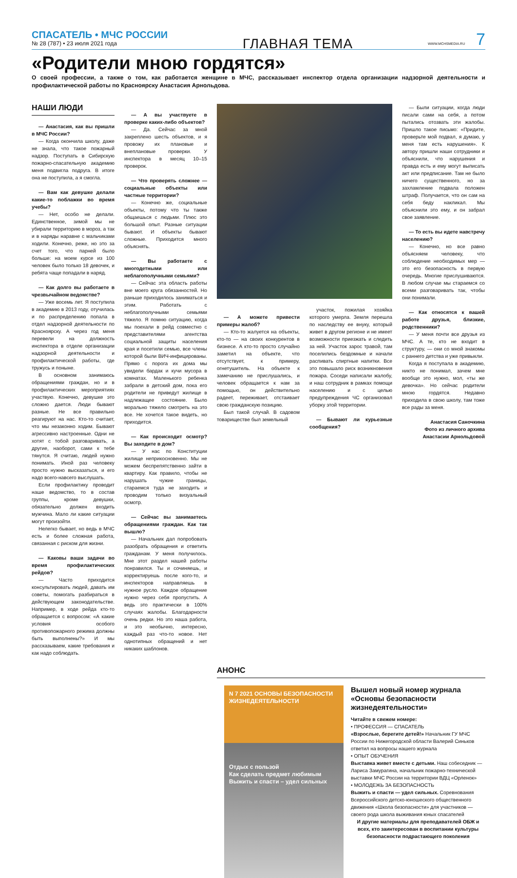СПАСАТЕЛЬ • МЧС РОССИИ
№ 28 (787) • 23 июля 2021 года
ГЛАВНАЯ ТЕМА
WWW.MCHSMEDIA.RU 7
«Родители мною гордятся»
О своей профессии, а также о том, как работается женщине в МЧС, рассказывает инспектор отдела организации надзорной деятельности и профилактической работы по Красноярску Анастасия Арнольдова.
НАШИ ЛЮДИ
— Анастасия, как вы пришли в МЧС России?
— Когда окончила школу, даже не знала, что такое пожарный надзор. Поступать в Сибирскую пожарно-спасательную академию меня подвигла подруга. В итоге она не поступила, а я смогла.
— Вам как девушке делали какие-то поблажки во время учебы?
— Нет, особо не делали. Единственное, зимой мы не убирали территорию в мороз, а так и в наряды наравне с мальчиками ходили. Конечно, реже, но это за счет того, что парней было больше: на моем курсе из 100 человек было только 18 девочек, и ребята чаще попадали в наряд.
— Как долго вы работаете в чрезвычайном ведомстве?
— Уже восемь лет. Я поступила в академию в 2013 году, отучилась и по распределению попала в отдел надзорной деятельности по Красноярску. А через год меня перевели на должность инспектора в отделе организации надзорной деятельности и профилактической работы, где тружусь и поныне.
В основном занимаюсь обращениями граждан, но и в профилактических мероприятиях участвую. Конечно, девушке это сложно дается. Люди бывают разные. Не все правильно реагируют на нас. Кто-то считает, что мы незаконно ходим. Бывают агрессивно настроенные. Одни не хотят с тобой разговаривать, а другие, наоборот, сами к тебе тянутся. Я считаю, людей нужно понимать. Иной раз человеку просто нужно высказаться, и его надо всего-навсего выслушать.
Если профилактику проводит наше ведомство, то в состав группы, кроме девушки, обязательно должен входить мужчина. Мало ли какие ситуации могут произойти.
Нелегко бывает, но ведь в МЧС есть и более сложная работа, связанная с риском для жизни.
— Каковы ваши задачи во время профилактических рейдов?
— Часто приходится консультировать людей, давать им советы, помогать разбираться в действующем законодательстве. Например, в ходе рейда кто-то обращается с вопросом: «А какие условия особого противопожарного режима должны быть выполнены?» И мы рассказываем, какие требования и как надо соблюдать.
— А вы участвуете в проверке каких-либо объектов?
— Да. Сейчас за мной закреплено шесть объектов, и я провожу их плановые и внеплановые проверки. У инспектора в месяц 10–15 проверок.
— Что проверять сложнее — социальные объекты или частные территории?
— Конечно же, социальные объекты, потому что ты также общаешься с людьми. Плюс это большой опыт. Разные ситуации бывают. И объекты бывают сложные. Приходится много объяснять.
— Вы работаете с многодетными или неблагополучными семьями?
— Сейчас эта область работы вне моего круга обязанностей. Но раньше приходилось заниматься и этим. Работать с неблагополучными семьями тяжело. Я помню ситуацию, когда мы поехали в рейд совместно с представителями агентства социальной защиты населения края и посетили семью, все члены которой были ВИЧ-инфицированы. Прямо с порога их дома мы увидели бардак и кучи мусора в комнатах. Маленького ребенка забрали в детский дом, пока его родители не приведут жилище в надлежащее состояние. Было морально тяжело смотреть на это все. Не хочется такое видеть, но приходится.
— Как происходит осмотр? Вы заходите в дом?
— У нас по Конституции жилище неприкосновенно. Мы не можем беспрепятственно зайти в квартиру. Как правило, чтобы не нарушать чужие границы, стараемся туда не заходить и проводим только визуальный осмотр.
— Сейчас вы занимаетесь обращениями граждан. Как так вышло?
— Начальник дал попробовать разобрать обращения и ответить гражданам. У меня получилось. Мне этот раздел нашей работы понравился. Ты и сочиняешь, и корректируешь после кого-то, и инспекторов направляешь в нужное русло. Каждое обращение нужно через себя пропустить. А ведь это практически в 100% случаях жалобы. Благодарности очень редки. Но это наша работа, и это необычно, интересно, каждый раз что-то новое. Нет однотипных обращений и нет никаких шаблонов.
— А можете привести примеры жалоб?
— Кто-то жалуется на объекты, кто-то — на своих конкурентов в бизнесе. А кто-то просто случайно заметил на объекте, что отсутствует, к примеру, огнетушитель. На объекте к замечанию не прислушались, и человек обращается к нам за помощью, он действительно радеет, переживает, отстаивает свою гражданскую позицию.
Был такой случай. В садовом товариществе был земельный
участок, пожилая хозяйка которого умерла. Земля перешла по наследству ее внуку, который живет в другом регионе и не имеет возможности приезжать и следить за ней. Участок зарос травой, там поселились бездомные и начали распивать спиртные напитки. Все это повышало риск возникновения пожара. Соседи написали жалобу, и наш сотрудник в рамках помощи населению и с целью предупреждения ЧС организовал уборку этой территории.
— Бывают ли курьезные сообщения?
— Были ситуации, когда люди писали сами на себя, а потом пытались отозвать эти жалобы. Пришло такое письмо: «Придите, проверьте мой подвал, я думаю, у меня там есть нарушения». К автору пришли наши сотрудники и объяснили, что нарушения и правда есть и ему могут выписать акт или предписание. Там не было ничего существенного, но за захламление подвала положен штраф. Получается, что он сам на себя беду накликал. Мы объяснили это ему, и он забрал свое заявление.
— То есть вы идете навстречу населению?
— Конечно, но все равно объясняем человеку, что соблюдение необходимых мер — это его безопасность в первую очередь. Многие прислушиваются. В любом случае мы стараемся со всеми разговаривать так, чтобы они понимали.
— Как относятся к вашей работе друзья, близкие, родственники?
— У меня почти все друзья из МЧС. А те, кто не входит в структуру, — они со мной знакомы с раннего детства и уже привыкли.
Когда я поступала в академию, никто не понимал, зачем мне вообще это нужно, мол, «ты же девочка». Но сейчас родители мною гордятся. Недавно приходила в свою школу, там тоже все рады за меня.
Анастасия Саночкина
Фото из личного архива
Анастасии Арнольдовой
АНОНС
N 7 2021 ОСНОВЫ БЕЗОПАСНОСТИ ЖИЗНЕДЕЯТЕЛЬНОСТИ
Отдых с пользой
Как сделать предмет любимым
Выжить и спасти – удел сильных
Вышел новый номер журнала «Основы безопасности жизнедеятельности»
Читайте в свежем номере:
• ПРОФЕССИЯ — СПАСАТЕЛЬ
«Взрослые, берегите детей!» Начальник ГУ МЧС России по Нижегородской области Валерий Синьков ответил на вопросы нашего журнала
• ОПЫТ ОБУЧЕНИЯ
Выставка живет вместе с детьми. Наш собеседник — Лариса Замурагина, начальник пожарно-технической выставки МЧС России на территории ВДЦ «Орленок»
• МОЛОДЕЖЬ ЗА БЕЗОПАСНОСТЬ
Выжить и спасти — удел сильных. Соревнования Всероссийского детско-юношеского общественного движения «Школа безопасности» для участников — своего рода школа выживания юных спасателей
И другие материалы для преподавателей ОБЖ и всех, кто заинтересован в воспитании культуры безопасности подрастающего поколения